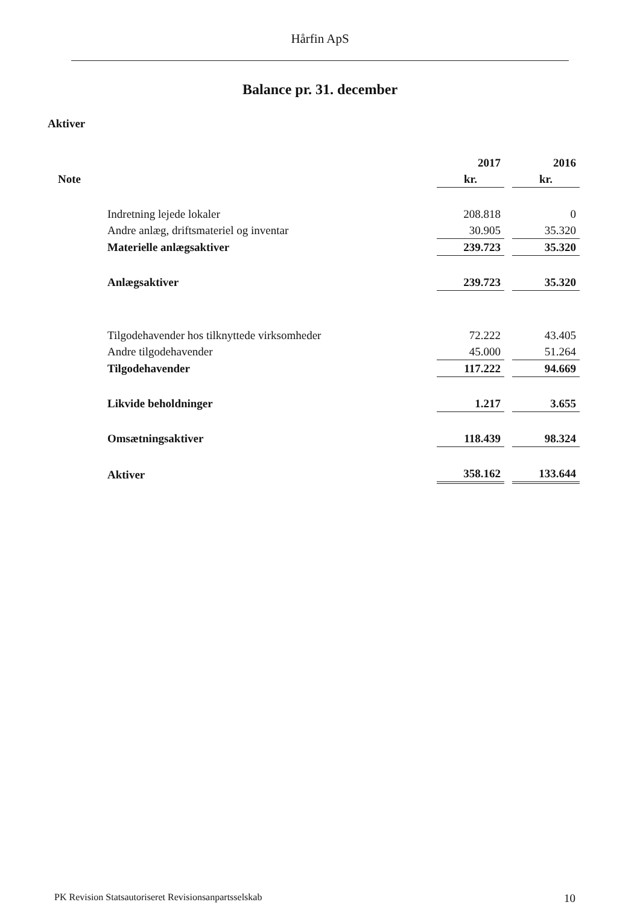Hårfin ApS
Balance pr. 31. december
Aktiver
| | | 2017 | | 2016 |
| Note | | kr. | | kr. |
| | Indretning lejede lokaler | 208.818 | | 0 |
| | Andre anlæg, driftsmateriel og inventar | 30.905 | | 35.320 |
| | Materielle anlægsaktiver | 239.723 | | 35.320 |
| | Anlægsaktiver | 239.723 | | 35.320 |
| | Tilgodehavender hos tilknyttede virksomheder | 72.222 | | 43.405 |
| | Andre tilgodehavender | 45.000 | | 51.264 |
| | Tilgodehavender | 117.222 | | 94.669 |
| | Likvide beholdninger | 1.217 | | 3.655 |
| | Omsætningsaktiver | 118.439 | | 98.324 |
| | Aktiver | 358.162 | | 133.644 |
PK Revision Statsautoriseret Revisionsanpartsselskab 10